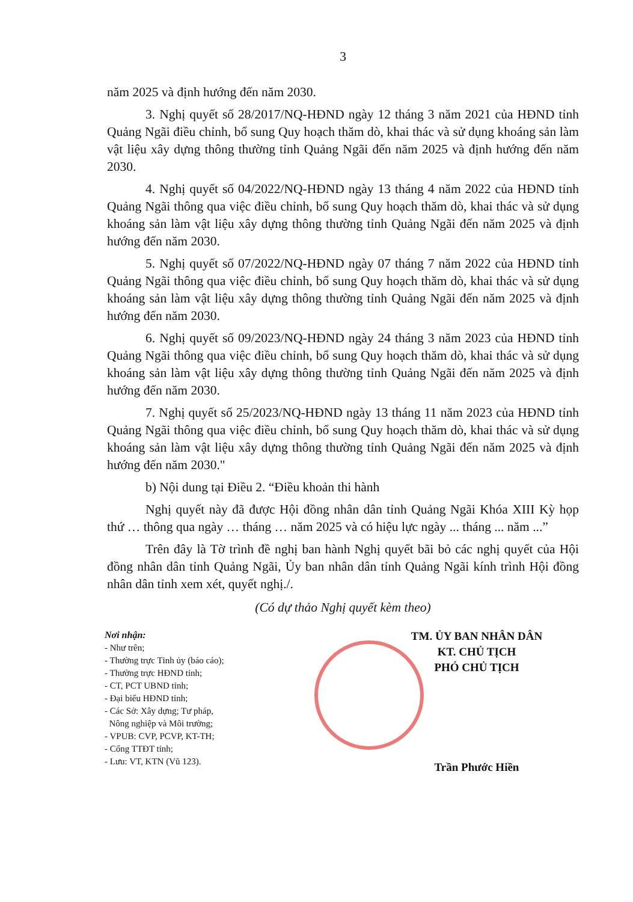3
năm 2025 và định hướng đến năm 2030.
3. Nghị quyết số 28/2017/NQ-HĐND ngày 12 tháng 3 năm 2021 của HĐND tỉnh Quảng Ngãi điều chỉnh, bổ sung Quy hoạch thăm dò, khai thác và sử dụng khoáng sản làm vật liệu xây dựng thông thường tỉnh Quảng Ngãi đến năm 2025 và định hướng đến năm 2030.
4. Nghị quyết số 04/2022/NQ-HĐND ngày 13 tháng 4 năm 2022 của HĐND tỉnh Quảng Ngãi thông qua việc điều chỉnh, bổ sung Quy hoạch thăm dò, khai thác và sử dụng khoáng sản làm vật liệu xây dựng thông thường tỉnh Quảng Ngãi đến năm 2025 và định hướng đến năm 2030.
5. Nghị quyết số 07/2022/NQ-HĐND ngày 07 tháng 7 năm 2022 của HĐND tỉnh Quảng Ngãi thông qua việc điều chỉnh, bổ sung Quy hoạch thăm dò, khai thác và sử dụng khoáng sản làm vật liệu xây dựng thông thường tỉnh Quảng Ngãi đến năm 2025 và định hướng đến năm 2030.
6. Nghị quyết số 09/2023/NQ-HĐND ngày 24 tháng 3 năm 2023 của HĐND tỉnh Quảng Ngãi thông qua việc điều chỉnh, bổ sung Quy hoạch thăm dò, khai thác và sử dụng khoáng sản làm vật liệu xây dựng thông thường tỉnh Quảng Ngãi đến năm 2025 và định hướng đến năm 2030.
7. Nghị quyết số 25/2023/NQ-HĐND ngày 13 tháng 11 năm 2023 của HĐND tỉnh Quảng Ngãi thông qua việc điều chỉnh, bổ sung Quy hoạch thăm dò, khai thác và sử dụng khoáng sản làm vật liệu xây dựng thông thường tỉnh Quảng Ngãi đến năm 2025 và định hướng đến năm 2030."
b) Nội dung tại Điều 2. “Điều khoản thi hành
Nghị quyết này đã được Hội đồng nhân dân tỉnh Quảng Ngãi Khóa XIII Kỳ họp thứ … thông qua ngày … tháng … năm 2025 và có hiệu lực ngày ... tháng ... năm ...”
Trên đây là Tờ trình đề nghị ban hành Nghị quyết bãi bỏ các nghị quyết của Hội đồng nhân dân tỉnh Quảng Ngãi, Ủy ban nhân dân tỉnh Quảng Ngãi kính trình Hội đồng nhân dân tỉnh xem xét, quyết nghị./.
(Có dự thảo Nghị quyết kèm theo)
Nơi nhận:
- Như trên;
- Thường trực Tỉnh ủy (báo cáo);
- Thường trực HĐND tỉnh;
- CT, PCT UBND tỉnh;
- Đại biểu HĐND tỉnh;
- Các Sở: Xây dựng; Tư pháp,
Nông nghiệp và Môi trường;
- VPUB: CVP, PCVP, KT-TH;
- Cổng TTĐT tỉnh;
- Lưu: VT, KTN (Vũ 123).
TM. ỦY BAN NHÂN DÂN
KT. CHỦ TỊCH
PHÓ CHỦ TỊCH
Trần Phước Hiền